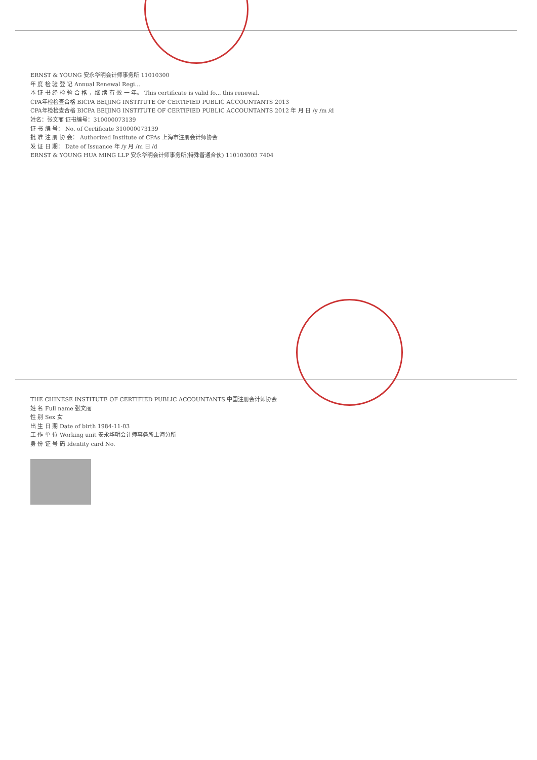ERNST & YOUNG 安永华明会计师事务所 11010300
年 度 检 验 登 记 Annual Renewal Regi...
本 证 书 经 检 验 合 格 ，继 续 有 效 一 年。 This certificate is valid fo... this renewal.
CPA年检检查合格 BICPA BEIJING INSTITUTE OF CERTIFIED PUBLIC ACCOUNTANTS 2013
CPA年检检查合格 BICPA BEIJING INSTITUTE OF CERTIFIED PUBLIC ACCOUNTANTS 2012 年 月 日 /y /m /d
姓名：张文丽 证书编号：310000073139
证 书 编 号： No. of Certificate 310000073139
批 准 注 册 协 会： Authorized Institute of CPAs 上海市注册会计师协会
发 证 日 期： Date of Issuance 年 /y 月 /m 日 /d
ERNST & YOUNG HUA MING LLP 安永华明会计师事务所(特殊普通合伙) 110103003 7404
THE CHINESE INSTITUTE OF CERTIFIED PUBLIC ACCOUNTANTS 中国注册会计师协会
姓 名 Full name 张文丽
性 别 Sex 女
出 生 日 期 Date of birth 1984-11-03
工 作 单 位 Working unit 安永华明会计师事务所上海分所
身 份 证 号 码 Identity card No.